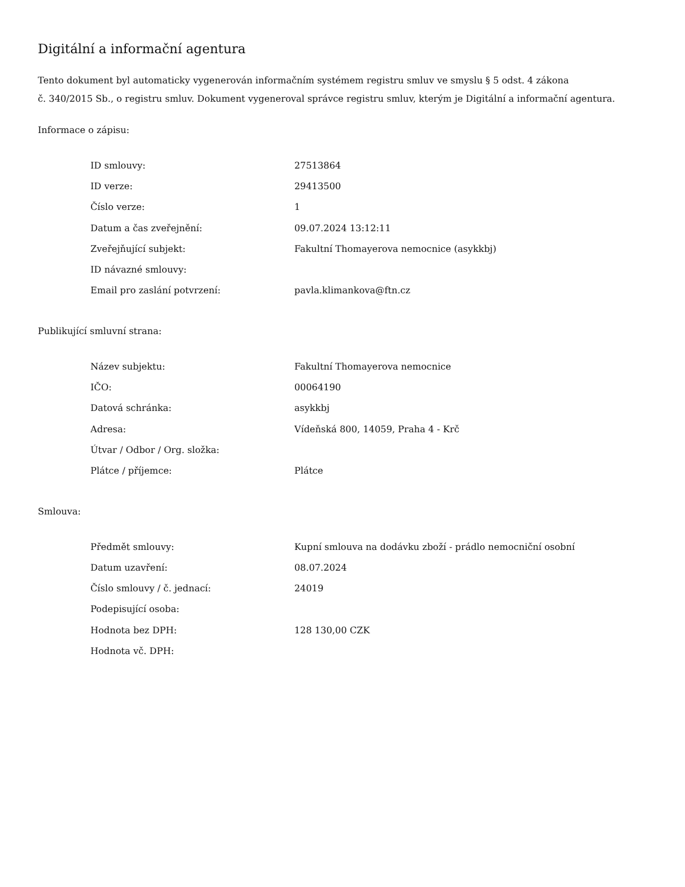Digitální a informační agentura
Tento dokument byl automaticky vygenerován informačním systémem registru smluv ve smyslu § 5 odst. 4 zákona
č. 340/2015 Sb., o registru smluv. Dokument vygeneroval správce registru smluv, kterým je Digitální a informační agentura.
Informace o zápisu:
| ID smlouvy: | 27513864 |
| ID verze: | 29413500 |
| Číslo verze: | 1 |
| Datum a čas zveřejnění: | 09.07.2024 13:12:11 |
| Zveřejňující subjekt: | Fakultní Thomayerova nemocnice (asykkbj) |
| ID návazné smlouvy: | |
| Email pro zaslání potvrzení: | pavla.klimankova@ftn.cz |
Publikující smluvní strana:
| Název subjektu: | Fakultní Thomayerova nemocnice |
| IČO: | 00064190 |
| Datová schránka: | asykkbj |
| Adresa: | Vídeňská 800, 14059, Praha 4 - Krč |
| Útvar / Odbor / Org. složka: | |
| Plátce / příjemce: | Plátce |
Smlouva:
| Předmět smlouvy: | Kupní smlouva na dodávku zboží - prádlo nemocniční osobní |
| Datum uzavření: | 08.07.2024 |
| Číslo smlouvy / č. jednací: | 24019 |
| Podepisující osoba: | |
| Hodnota bez DPH: | 128 130,00 CZK |
| Hodnota vč. DPH: | |